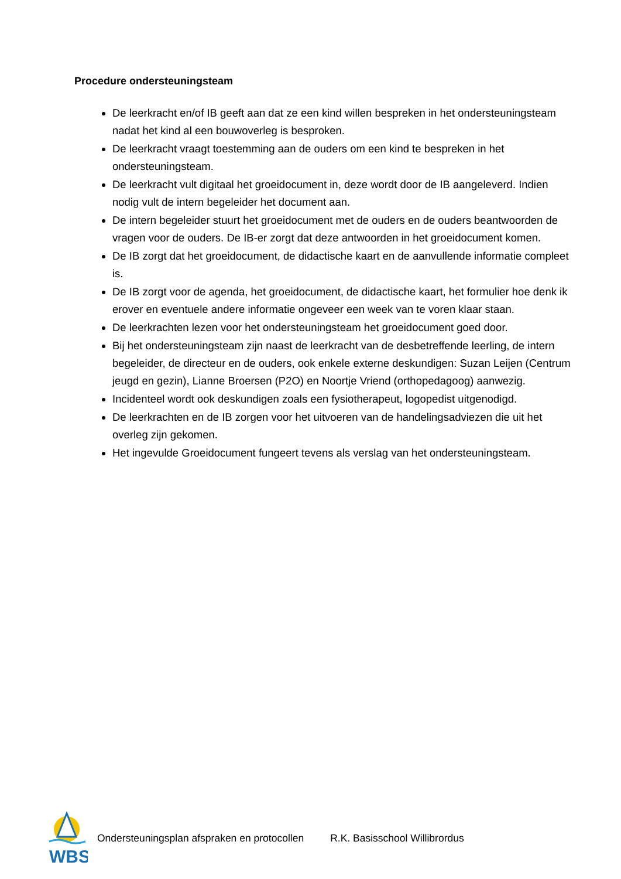Procedure ondersteuningsteam
De leerkracht en/of IB geeft aan dat ze een kind willen bespreken in het ondersteuningsteam nadat het kind al een bouwoverleg is besproken.
De leerkracht vraagt toestemming aan de ouders om een kind te bespreken in het ondersteuningsteam.
De leerkracht vult digitaal het groeidocument in, deze wordt door de IB aangeleverd. Indien nodig vult de intern begeleider het document aan.
De intern begeleider stuurt het groeidocument met de ouders en de ouders beantwoorden de vragen voor de ouders. De IB-er zorgt dat deze antwoorden in het groeidocument komen.
De IB zorgt dat het groeidocument, de didactische kaart en de aanvullende informatie compleet is.
De IB zorgt voor de agenda, het groeidocument, de didactische kaart, het formulier hoe denk ik erover en eventuele andere informatie ongeveer een week van te voren klaar staan.
De leerkrachten lezen voor het ondersteuningsteam het groeidocument goed door.
Bij het ondersteuningsteam zijn naast de leerkracht van de desbetreffende leerling, de intern begeleider, de directeur en de ouders, ook enkele externe deskundigen: Suzan Leijen (Centrum jeugd en gezin), Lianne Broersen (P2O) en Noortje Vriend (orthopedagoog) aanwezig.
Incidenteel wordt ook deskundigen zoals een fysiotherapeut, logopedist uitgenodigd.
De leerkrachten en de IB zorgen voor het uitvoeren van de handelingsadviezen die uit het overleg zijn gekomen.
Het ingevulde Groeidocument fungeert tevens als verslag van het ondersteuningsteam.
WBS
Ondersteuningsplan afspraken en protocollen R.K. Basisschool Willibrordus